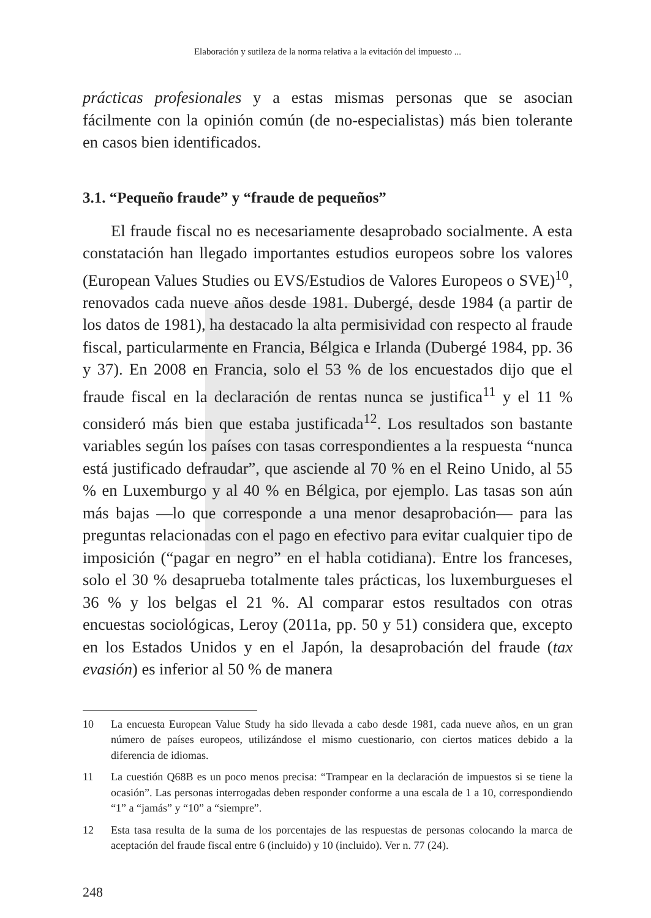Elaboración y sutileza de la norma relativa a la evitación del impuesto ...
prácticas profesionales y a estas mismas personas que se asocian fácilmente con la opinión común (de no-especialistas) más bien tolerante en casos bien identificados.
3.1. “Pequeño fraude” y “fraude de pequeños”
El fraude fiscal no es necesariamente desaprobado socialmente. A esta constatación han llegado importantes estudios europeos sobre los valores (European Values Studies ou EVS/Estudios de Valores Europeos o SVE)<sup>10</sup>, renovados cada nueve años desde 1981. Dubergé, desde 1984 (a partir de los datos de 1981), ha destacado la alta permisividad con respecto al fraude fiscal, particularmente en Francia, Bélgica e Irlanda (Dubergé 1984, pp. 36 y 37). En 2008 en Francia, solo el 53 % de los encuestados dijo que el fraude fiscal en la declaración de rentas nunca se justifica<sup>11</sup> y el 11 % consideró más bien que estaba justificada<sup>12</sup>. Los resultados son bastante variables según los países con tasas correspondientes a la respuesta “nunca está justificado defraudar”, que asciende al 70 % en el Reino Unido, al 55 % en Luxemburgo y al 40 % en Bélgica, por ejemplo. Las tasas son aún más bajas —lo que corresponde a una menor desaprobación— para las preguntas relacionadas con el pago en efectivo para evitar cualquier tipo de imposición (“pagar en negro” en el habla cotidiana). Entre los franceses, solo el 30 % desaprueba totalmente tales prácticas, los luxemburgueses el 36 % y los belgas el 21 %. Al comparar estos resultados con otras encuestas sociológicas, Leroy (2011a, pp. 50 y 51) considera que, excepto en los Estados Unidos y en el Japón, la desaprobación del fraude (tax evasión) es inferior al 50 % de manera
10 La encuesta European Value Study ha sido llevada a cabo desde 1981, cada nueve años, en un gran número de países europeos, utilizándose el mismo cuestionario, con ciertos matices debido a la diferencia de idiomas.
11 La cuestión Q68B es un poco menos precisa: “Trampear en la declaración de impuestos si se tiene la ocasión”. Las personas interrogadas deben responder conforme a una escala de 1 a 10, correspondiendo “1” a “jamás” y “10” a “siempre”.
12 Esta tasa resulta de la suma de los porcentajes de las respuestas de personas colocando la marca de aceptación del fraude fiscal entre 6 (incluido) y 10 (incluido). Ver n. 77 (24).
248